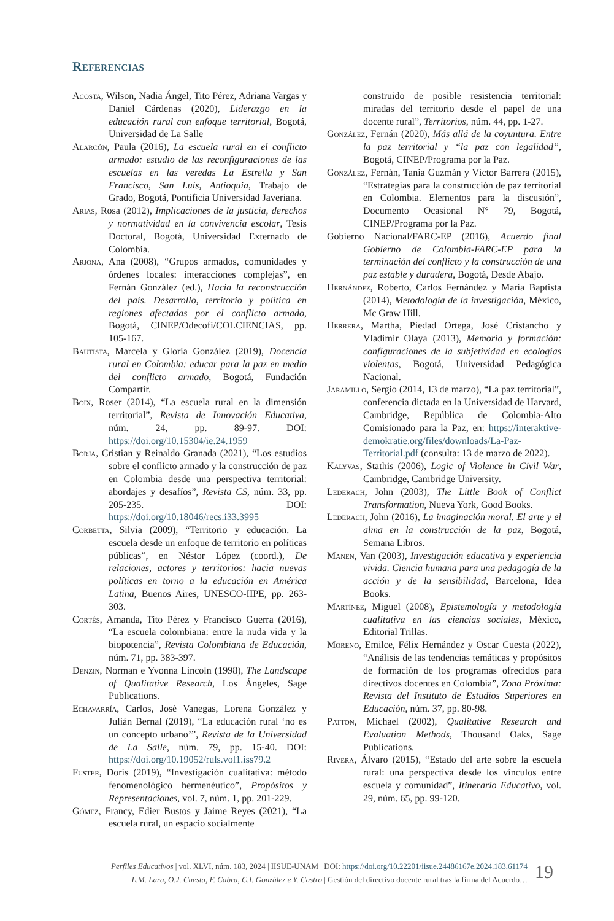Referencias
Acosta, Wilson, Nadia Ángel, Tito Pérez, Adriana Vargas y Daniel Cárdenas (2020), Liderazgo en la educación rural con enfoque territorial, Bogotá, Universidad de La Salle
Alarcón, Paula (2016), La escuela rural en el conflicto armado: estudio de las reconfiguraciones de las escuelas en las veredas La Estrella y San Francisco, San Luis, Antioquia, Trabajo de Grado, Bogotá, Pontificia Universidad Javeriana.
Arias, Rosa (2012), Implicaciones de la justicia, derechos y normatividad en la convivencia escolar, Tesis Doctoral, Bogotá, Universidad Externado de Colombia.
Arjona, Ana (2008), “Grupos armados, comunidades y órdenes locales: interacciones complejas”, en Fernán González (ed.), Hacia la reconstrucción del país. Desarrollo, territorio y política en regiones afectadas por el conflicto armado, Bogotá, CINEP/Odecofi/COLCIENCIAS, pp. 105-167.
Bautista, Marcela y Gloria González (2019), Docencia rural en Colombia: educar para la paz en medio del conflicto armado, Bogotá, Fundación Compartir.
Boix, Roser (2014), “La escuela rural en la dimensión territorial”, Revista de Innovación Educativa, núm. 24, pp. 89-97. DOI: https://doi.org/10.15304/ie.24.1959
Borja, Cristian y Reinaldo Granada (2021), “Los estudios sobre el conflicto armado y la construcción de paz en Colombia desde una perspectiva territorial: abordajes y desafíos”, Revista CS, núm. 33, pp. 205-235. DOI: https://doi.org/10.18046/recs.i33.3995
Corbetta, Silvia (2009), “Territorio y educación. La escuela desde un enfoque de territorio en políticas públicas”, en Néstor López (coord.), De relaciones, actores y territorios: hacia nuevas políticas en torno a la educación en América Latina, Buenos Aires, UNESCO-IIPE, pp. 263-303.
Cortés, Amanda, Tito Pérez y Francisco Guerra (2016), “La escuela colombiana: entre la nuda vida y la biopotencia”, Revista Colombiana de Educación, núm. 71, pp. 383-397.
Denzin, Norman e Yvonna Lincoln (1998), The Landscape of Qualitative Research, Los Ángeles, Sage Publications.
Echavarría, Carlos, José Vanegas, Lorena González y Julián Bernal (2019), “La educación rural ‘no es un concepto urbano’”, Revista de la Universidad de La Salle, núm. 79, pp. 15-40. DOI: https://doi.org/10.19052/ruls.vol1.iss79.2
Fuster, Doris (2019), “Investigación cualitativa: método fenomenológico hermenéutico”, Propósitos y Representaciones, vol. 7, núm. 1, pp. 201-229.
Gómez, Francy, Edier Bustos y Jaime Reyes (2021), “La escuela rural, un espacio socialmente
construido de posible resistencia territorial: miradas del territorio desde el papel de una docente rural”, Territorios, núm. 44, pp. 1-27.
González, Fernán (2020), Más allá de la coyuntura. Entre la paz territorial y “la paz con legalidad”, Bogotá, CINEP/Programa por la Paz.
González, Fernán, Tania Guzmán y Víctor Barrera (2015), “Estrategias para la construcción de paz territorial en Colombia. Elementos para la discusión”, Documento Ocasional N° 79, Bogotá, CINEP/Programa por la Paz.
Gobierno Nacional/FARC-EP (2016), Acuerdo final Gobierno de Colombia-FARC-EP para la terminación del conflicto y la construcción de una paz estable y duradera, Bogotá, Desde Abajo.
Hernández, Roberto, Carlos Fernández y María Baptista (2014), Metodología de la investigación, México, Mc Graw Hill.
Herrera, Martha, Piedad Ortega, José Cristancho y Vladimir Olaya (2013), Memoria y formación: configuraciones de la subjetividad en ecologías violentas, Bogotá, Universidad Pedagógica Nacional.
Jaramillo, Sergio (2014, 13 de marzo), “La paz territorial”, conferencia dictada en la Universidad de Harvard, Cambridge, República de Colombia-Alto Comisionado para la Paz, en: https://interaktive-demokratie.org/files/downloads/La-Paz-Territorial.pdf (consulta: 13 de marzo de 2022).
Kalyvas, Stathis (2006), Logic of Violence in Civil War, Cambridge, Cambridge University.
Lederach, John (2003), The Little Book of Conflict Transformation, Nueva York, Good Books.
Lederach, John (2016), La imaginación moral. El arte y el alma en la construcción de la paz, Bogotá, Semana Libros.
Manen, Van (2003), Investigación educativa y experiencia vivida. Ciencia humana para una pedagogía de la acción y de la sensibilidad, Barcelona, Idea Books.
Martínez, Miguel (2008), Epistemología y metodología cualitativa en las ciencias sociales, México, Editorial Trillas.
Moreno, Emilce, Félix Hernández y Oscar Cuesta (2022), “Análisis de las tendencias temáticas y propósitos de formación de los programas ofrecidos para directivos docentes en Colombia”, Zona Próxima: Revista del Instituto de Estudios Superiores en Educación, núm. 37, pp. 80-98.
Patton, Michael (2002), Qualitative Research and Evaluation Methods, Thousand Oaks, Sage Publications.
Rivera, Álvaro (2015), “Estado del arte sobre la escuela rural: una perspectiva desde los vínculos entre escuela y comunidad”, Itinerario Educativo, vol. 29, núm. 65, pp. 99-120.
Perfiles Educativos | vol. XLVI, núm. 183, 2024 | IISUE-UNAM | DOI: https://doi.org/10.22201/iisue.24486167e.2024.183.61174
L.M. Lara, O.J. Cuesta, F. Cabra, C.I. González e Y. Castro | Gestión del directivo docente rural tras la firma del Acuerdo…
19